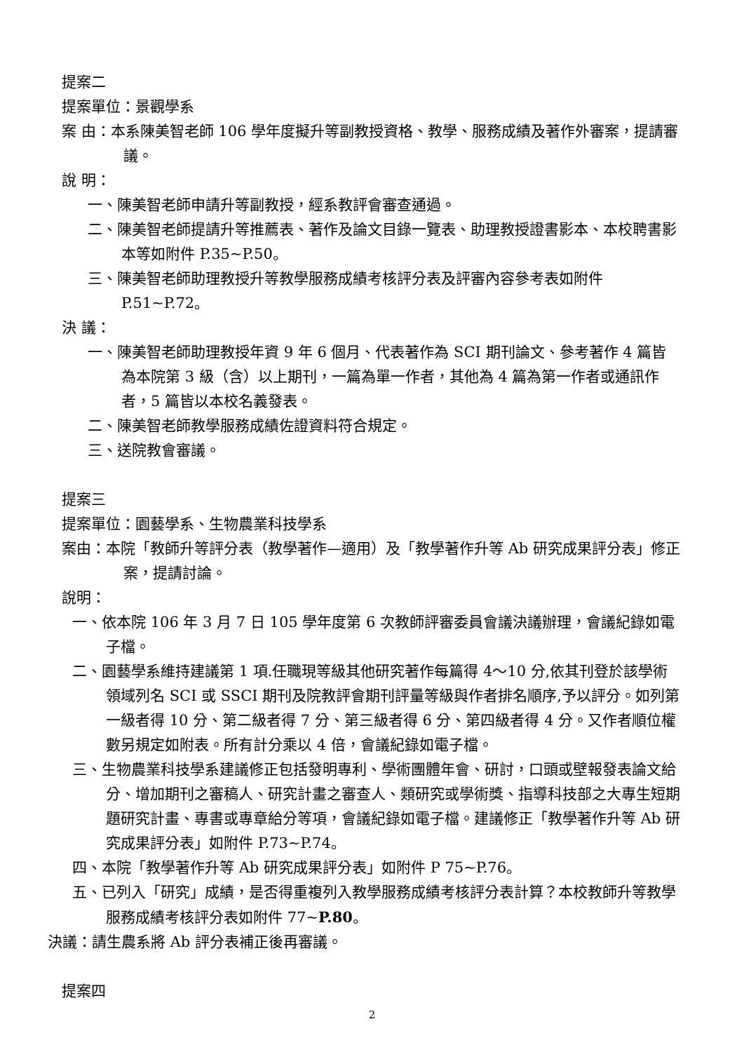提案二
提案單位：景觀學系
案 由：本系陳美智老師 106 學年度擬升等副教授資格、教學、服務成績及著作外審案，提請審議。
說 明：
一、陳美智老師申請升等副教授，經系教評會審查通過。
二、陳美智老師提請升等推薦表、著作及論文目錄一覽表、助理教授證書影本、本校聘書影本等如附件 P.35~P.50。
三、陳美智老師助理教授升等教學服務成績考核評分表及評審內容參考表如附件 P.51~P.72。
決 議：
一、陳美智老師助理教授年資 9 年 6 個月、代表著作為 SCI 期刊論文、參考著作 4 篇皆為本院第 3 級（含）以上期刊，一篇為單一作者，其他為 4 篇為第一作者或通訊作者，5 篇皆以本校名義發表。
二、陳美智老師教學服務成績佐證資料符合規定。
三、送院教會審議。
提案三
提案單位：園藝學系、生物農業科技學系
案由：本院「教師升等評分表（教學著作—適用）及「教學著作升等 Ab 研究成果評分表」修正案，提請討論。
說明：
一、依本院 106 年 3 月 7 日 105 學年度第 6 次教師評審委員會議決議辦理，會議紀錄如電子檔。
二、園藝學系維持建議第 1 項.任職現等級其他研究著作每篇得 4～10 分,依其刊登於該學術領域列名 SCI 或 SSCI 期刊及院教評會期刊評量等級與作者排名順序,予以評分。如列第一級者得 10 分、第二級者得 7 分、第三級者得 6 分、第四級者得 4 分。又作者順位權數另規定如附表。所有計分乘以 4 倍，會議紀錄如電子檔。
三、生物農業科技學系建議修正包括發明專利、學術團體年會、研討，口頭或壁報發表論文給分、增加期刊之審稿人、研究計畫之審查人、類研究或學術獎、指導科技部之大專生短期題研究計畫、專書或專章給分等項，會議紀錄如電子檔。建議修正「教學著作升等 Ab 研究成果評分表」如附件 P.73~P.74。
四、本院「教學著作升等 Ab 研究成果評分表」如附件 P 75~P.76。
五、已列入「研究」成績，是否得重複列入教學服務成績考核評分表計算？本校教師升等教學服務成績考核評分表如附件 77~P.80。
決議：請生農系將 Ab 評分表補正後再審議。
提案四
2